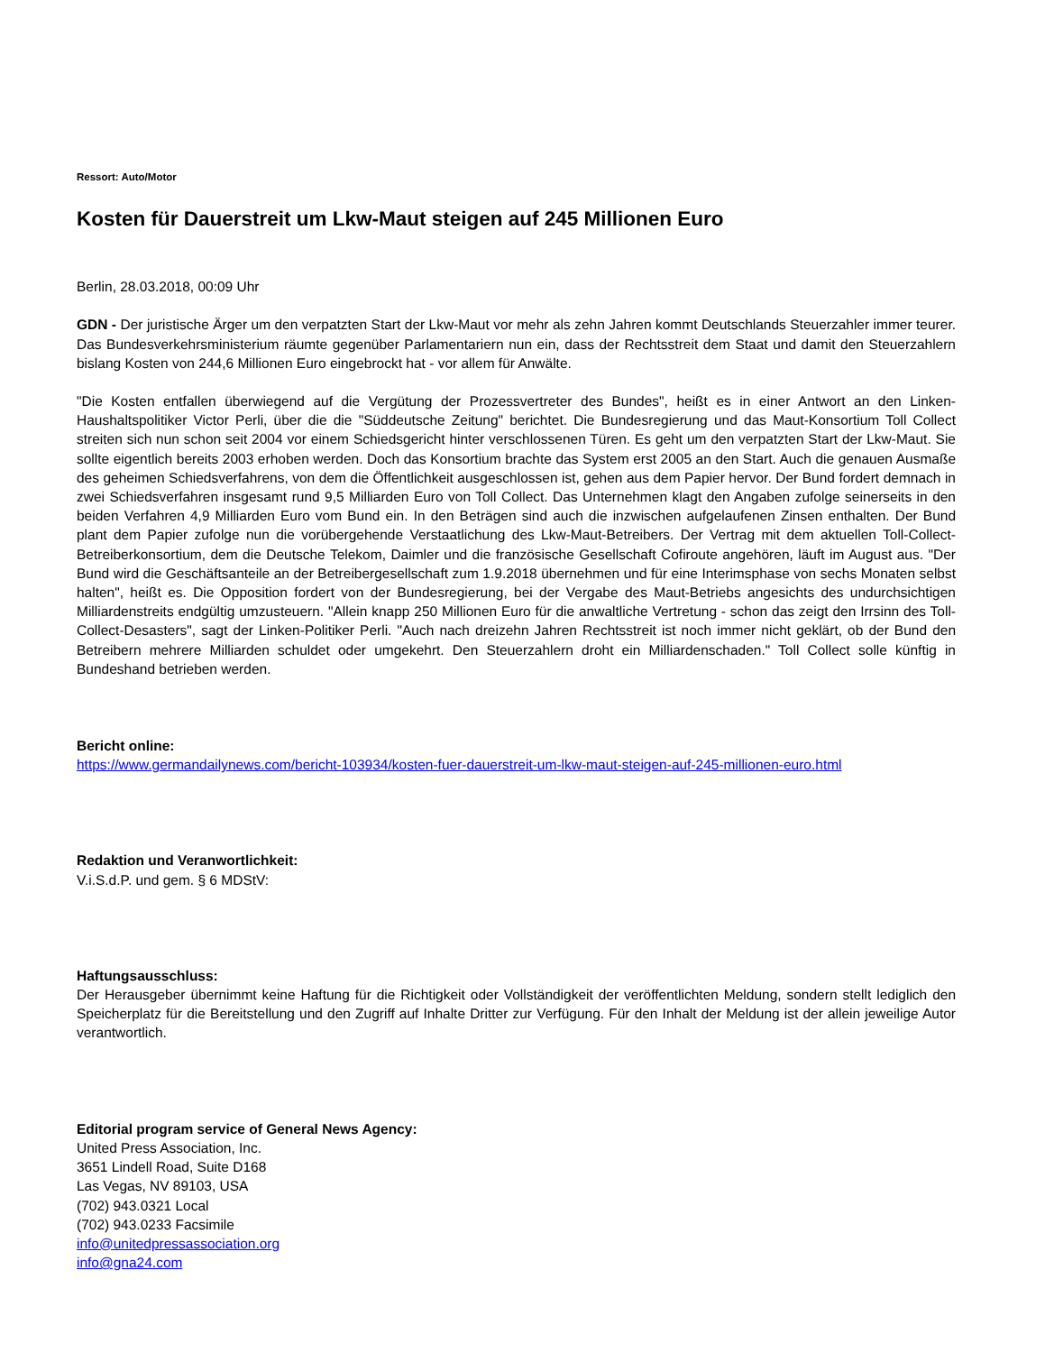Ressort: Auto/Motor
Kosten für Dauerstreit um Lkw-Maut steigen auf 245 Millionen Euro
Berlin, 28.03.2018, 00:09 Uhr
GDN - Der juristische Ärger um den verpatzten Start der Lkw-Maut vor mehr als zehn Jahren kommt Deutschlands Steuerzahler immer teurer. Das Bundesverkehrsministerium räumte gegenüber Parlamentariern nun ein, dass der Rechtsstreit dem Staat und damit den Steuerzahlern bislang Kosten von 244,6 Millionen Euro eingebrockt hat - vor allem für Anwälte.
"Die Kosten entfallen überwiegend auf die Vergütung der Prozessvertreter des Bundes", heißt es in einer Antwort an den Linken-Haushaltspolitiker Victor Perli, über die die "Süddeutsche Zeitung" berichtet. Die Bundesregierung und das Maut-Konsortium Toll Collect streiten sich nun schon seit 2004 vor einem Schiedsgericht hinter verschlossenen Türen. Es geht um den verpatzten Start der Lkw-Maut. Sie sollte eigentlich bereits 2003 erhoben werden. Doch das Konsortium brachte das System erst 2005 an den Start. Auch die genauen Ausmaße des geheimen Schiedsverfahrens, von dem die Öffentlichkeit ausgeschlossen ist, gehen aus dem Papier hervor. Der Bund fordert demnach in zwei Schiedsverfahren insgesamt rund 9,5 Milliarden Euro von Toll Collect. Das Unternehmen klagt den Angaben zufolge seinerseits in den beiden Verfahren 4,9 Milliarden Euro vom Bund ein. In den Beträgen sind auch die inzwischen aufgelaufenen Zinsen enthalten. Der Bund plant dem Papier zufolge nun die vorübergehende Verstaatlichung des Lkw-Maut-Betreibers. Der Vertrag mit dem aktuellen Toll-Collect-Betreiberkonsortium, dem die Deutsche Telekom, Daimler und die französische Gesellschaft Cofiroute angehören, läuft im August aus. "Der Bund wird die Geschäftsanteile an der Betreibergesellschaft zum 1.9.2018 übernehmen und für eine Interimsphase von sechs Monaten selbst halten", heißt es. Die Opposition fordert von der Bundesregierung, bei der Vergabe des Maut-Betriebs angesichts des undurchsichtigen Milliardenstreits endgültig umzusteuern. "Allein knapp 250 Millionen Euro für die anwaltliche Vertretung - schon das zeigt den Irrsinn des Toll-Collect-Desasters", sagt der Linken-Politiker Perli. "Auch nach dreizehn Jahren Rechtsstreit ist noch immer nicht geklärt, ob der Bund den Betreibern mehrere Milliarden schuldet oder umgekehrt. Den Steuerzahlern droht ein Milliardenschaden." Toll Collect solle künftig in Bundeshand betrieben werden.
Bericht online:
https://www.germandailynews.com/bericht-103934/kosten-fuer-dauerstreit-um-lkw-maut-steigen-auf-245-millionen-euro.html
Redaktion und Veranwortlichkeit:
V.i.S.d.P. und gem. § 6 MDStV:
Haftungsausschluss:
Der Herausgeber übernimmt keine Haftung für die Richtigkeit oder Vollständigkeit der veröffentlichten Meldung, sondern stellt lediglich den Speicherplatz für die Bereitstellung und den Zugriff auf Inhalte Dritter zur Verfügung. Für den Inhalt der Meldung ist der allein jeweilige Autor verantwortlich.
Editorial program service of General News Agency:
United Press Association, Inc.
3651 Lindell Road, Suite D168
Las Vegas, NV 89103, USA
(702) 943.0321 Local
(702) 943.0233 Facsimile
info@unitedpressassociation.org
info@gna24.com